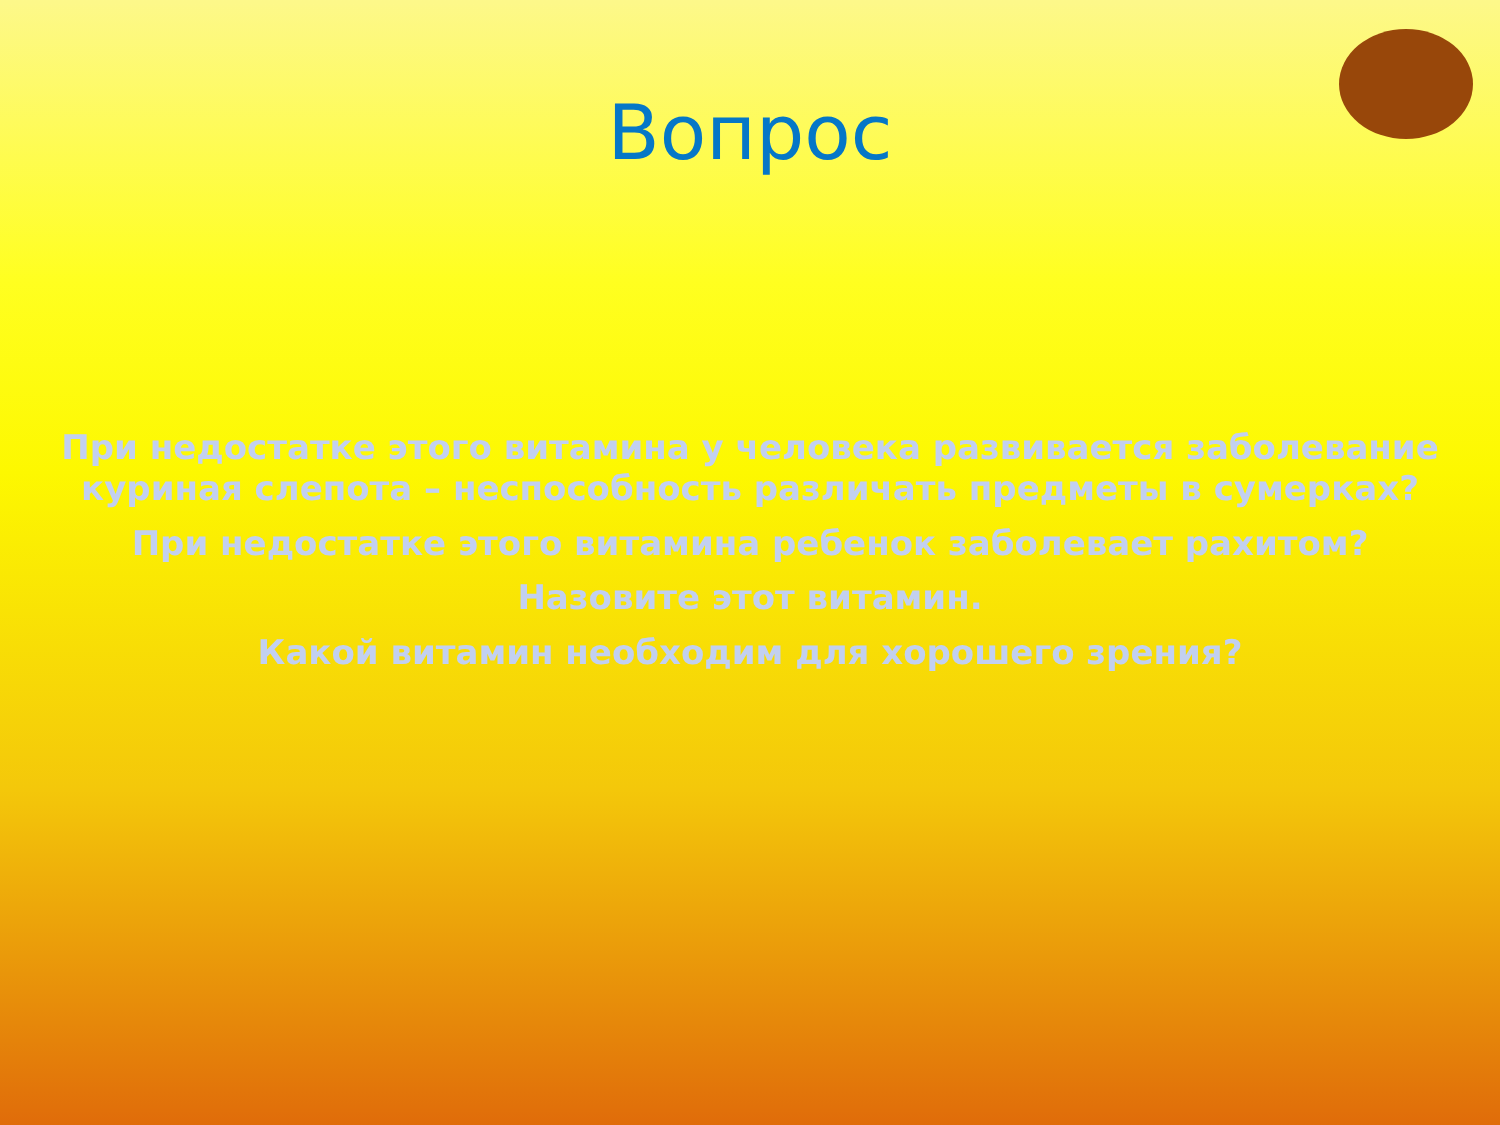Вопрос
При недостатке этого витамина у человека развивается заболевание куриная слепота – неспособность различать предметы в сумерках?
При недостатке этого витамина ребенок заболевает рахитом?
Назовите этот витамин.
Какой витамин необходим для хорошего зрения?